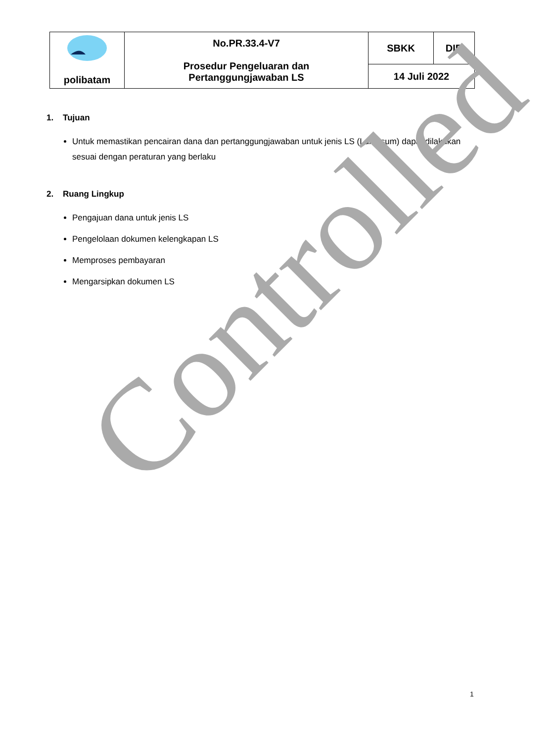| poli batam | No.PR.33.4-V7 Prosedur Pengeluaran dan Pertanggungjawaban LS | SBKK | DIR |
| | | 14 Juli 2022 | |
1. Tujuan
Untuk memastikan pencairan dana dan pertanggungjawaban untuk jenis LS (Lumpsum) dapat dilakukan sesuai dengan peraturan yang berlaku
2. Ruang Lingkup
Pengajuan dana untuk jenis LS
Pengelolaan dokumen kelengkapan LS
Memproses pembayaran
Mengarsipkan dokumen LS
Controlled
1